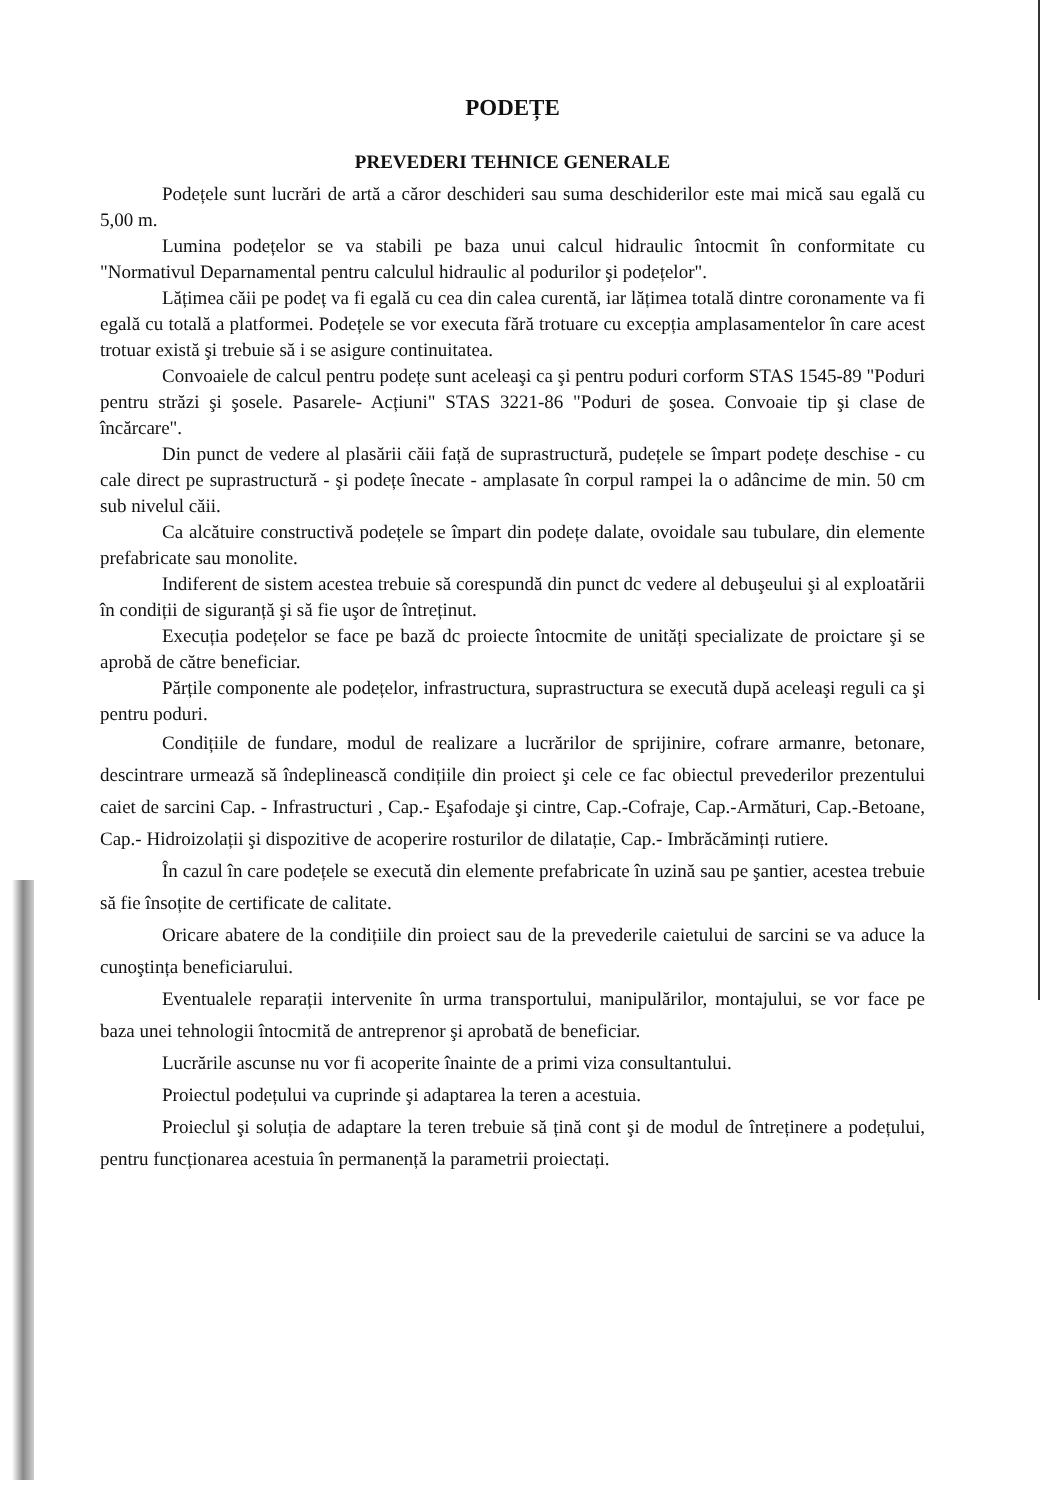PODEȚE
PREVEDERI TEHNICE GENERALE
Podețele sunt lucrări de artă a căror deschideri sau suma deschiderilor este mai mică sau egală cu 5,00 m.
Lumina podețelor se va stabili pe baza unui calcul hidraulic întocmit în conformitate cu "Normativul Deparnamental pentru calculul hidraulic al podurilor şi podețelor".
Lățimea căii pe podeț va fi egală cu cea din calea curentă, iar lățimea totală dintre coronamente va fi egală cu totală a platformei. Podețele se vor executa fără trotuare cu excepția amplasamentelor în care acest trotuar există şi trebuie să i se asigure continuitatea.
Convoaiele de calcul pentru podețe sunt aceleaşi ca şi pentru poduri corform STAS 1545-89 "Poduri pentru străzi şi şosele. Pasarele- Acțiuni" STAS 3221-86 "Poduri de şosea. Convoaie tip şi clase de încărcare".
Din punct de vedere al plasării căii față de suprastructură, pudețele se împart podețe deschise - cu cale direct pe suprastructură - şi podețe înecate - amplasate în corpul rampei la o adâncime de min. 50 cm sub nivelul căii.
Ca alcătuire constructivă podețele se împart din podețe dalate, ovoidale sau tubulare, din elemente prefabricate sau monolite.
Indiferent de sistem acestea trebuie să corespundă din punct dc vedere al debuşeului şi al exploatării în condiții de siguranță şi să fie uşor de întreținut.
Execuția podețelor se face pe bază dc proiecte întocmite de unități specializate de proictare şi se aprobă de către beneficiar.
Părțile componente ale podețelor, infrastructura, suprastructura se execută după aceleaşi reguli ca şi pentru poduri.
Condițiile de fundare, modul de realizare a lucrărilor de sprijinire, cofrare armanre, betonare, descintrare urmează să îndeplinească condițiile din proiect şi cele ce fac obiectul prevederilor prezentului caiet de sarcini Cap. - Infrastructuri , Cap.- Eşafodaje şi cintre, Cap.-Cofraje, Cap.-Armături, Cap.-Betoane, Cap.- Hidroizolații şi dispozitive de acoperire rosturilor de dilatație, Cap.- Imbrăcăminți rutiere.
În cazul în care podețele se execută din elemente prefabricate în uzină sau pe şantier, acestea trebuie să fie însoțite de certificate de calitate.
Oricare abatere de la condițiile din proiect sau de la prevederile caietului de sarcini se va aduce la cunoştința beneficiarului.
Eventualele reparații intervenite în urma transportului, manipulărilor, montajului, se vor face pe baza unei tehnologii întocmită de antreprenor şi aprobată de beneficiar.
Lucrările ascunse nu vor fi acoperite înainte de a primi viza consultantului.
Proiectul podețului va cuprinde şi adaptarea la teren a acestuia.
Proieclul şi soluția de adaptare la teren trebuie să țină cont şi de modul de întreținere a podețului, pentru funcționarea acestuia în permanență la parametrii proiectați.